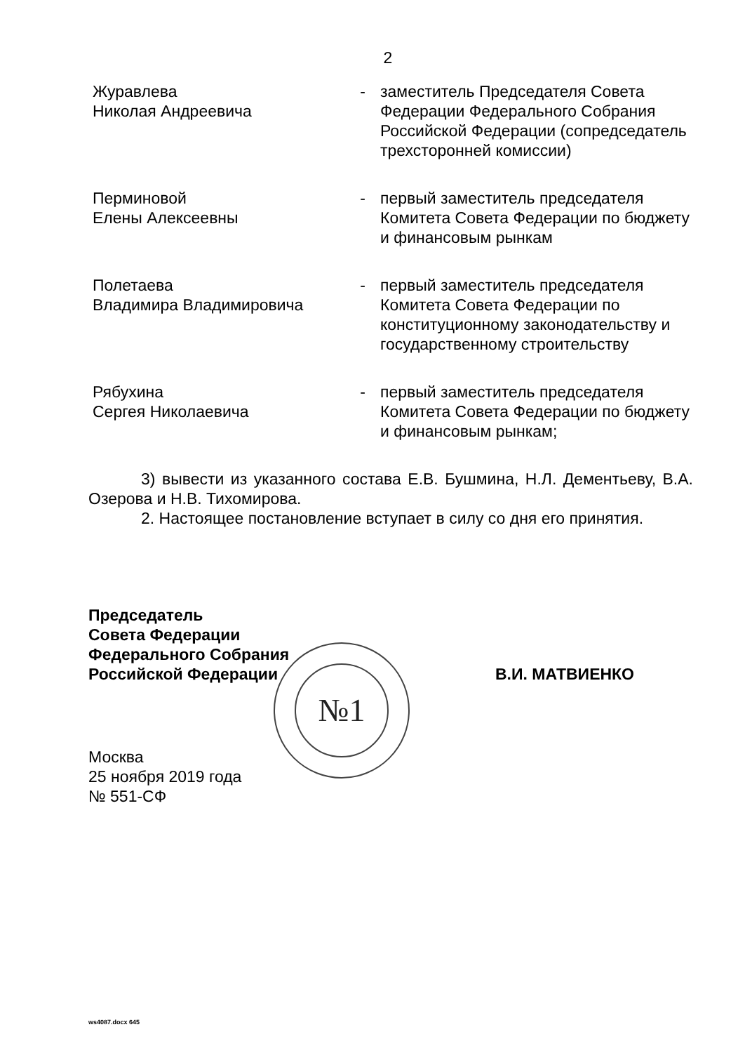2
| Журавлева Николая Андреевича | - | заместитель Председателя Совета Федерации Федерального Собрания Российской Федерации (сопредседатель трехсторонней комиссии) |
| Перминовой Елены Алексеевны | - | первый заместитель председателя Комитета Совета Федерации по бюджету и финансовым рынкам |
| Полетаева Владимира Владимировича | - | первый заместитель председателя Комитета Совета Федерации по конституционному законодательству и государственному строительству |
| Рябухина Сергея Николаевича | - | первый заместитель председателя Комитета Совета Федерации по бюджету и финансовым рынкам; |
3) вывести из указанного состава Е.В. Бушмина, Н.Л. Дементьеву, В.А. Озерова и Н.В. Тихомирова.
2. Настоящее постановление вступает в силу со дня его принятия.
Председатель
Совета Федерации
Федерального Собрания
Российской Федерации
В.И. МАТВИЕНКО
№1
Москва
25 ноября 2019 года
№ 551-СФ
ws4087.docx 645